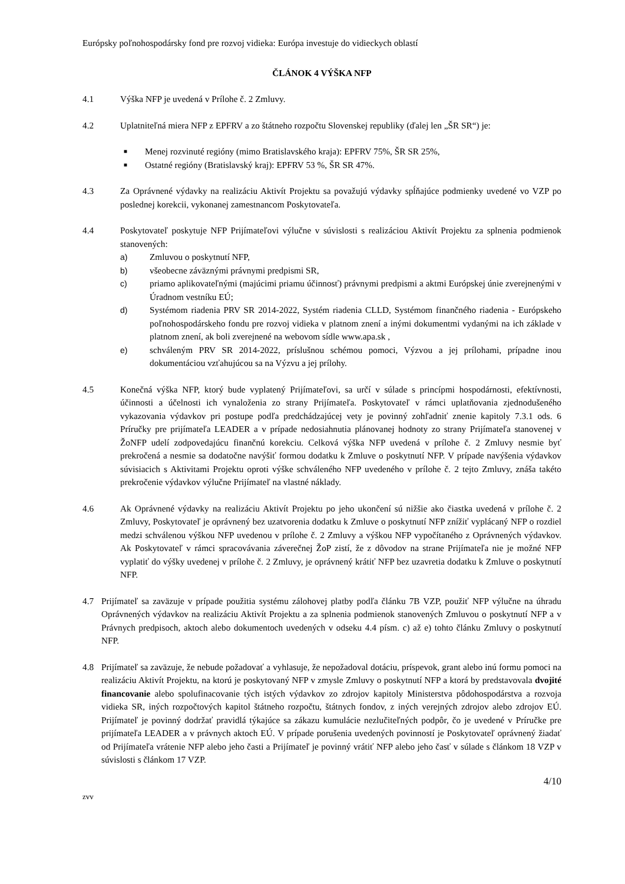Európsky poľnohospodársky fond pre rozvoj vidieka: Európa investuje do vidieckych oblastí
ČLÁNOK 4 VÝŠKA NFP
4.1 Výška NFP je uvedená v Prílohe č. 2 Zmluvy.
4.2 Uplatniteľná miera NFP z EPFRV a zo štátneho rozpočtu Slovenskej republiky (ďalej len „ŠR SR“) je:
■ Menej rozvinuté regióny (mimo Bratislavského kraja): EPFRV 75%, ŠR SR 25%,
■ Ostatné regióny (Bratislavský kraj): EPFRV 53 %, ŠR SR 47%.
4.3 Za Oprávnené výdavky na realizáciu Aktivít Projektu sa považujú výdavky spĺňajúce podmienky uvedené vo VZP po poslednej korekcii, vykonanej zamestnancom Poskytovateľa.
4.4 Poskytovateľ poskytuje NFP Prijímateľovi výlučne v súvislosti s realizáciou Aktivít Projektu za splnenia podmienok stanovených:
a) Zmluvou o poskytnutí NFP,
b) všeobecne záväznými právnymi predpismi SR,
c) priamo aplikovateľnými (majúcimi priamu účinnosť) právnymi predpismi a aktmi Európskej únie zverejnenými v Úradnom vestníku EÚ;
d) Systémom riadenia PRV SR 2014-2022, Systém riadenia CLLD, Systémom finančného riadenia - Európskeho poľnohospodárskeho fondu pre rozvoj vidieka v platnom znení a inými dokumentmi vydanými na ich základe v platnom znení, ak boli zverejnené na webovom sídle www.apa.sk ,
e) schváleným PRV SR 2014-2022, príslušnou schémou pomoci, Výzvou a jej prílohami, prípadne inou dokumentáciou vzťahujúcou sa na Výzvu a jej prílohy.
4.5 Konečná výška NFP, ktorý bude vyplatený Prijímateľovi, sa určí v súlade s princípmi hospodárnosti, efektívnosti, účinnosti a účelnosti ich vynaloženia zo strany Prijímateľa. Poskytovateľ v rámci uplatňovania zjednodušeného vykazovania výdavkov pri postupe podľa predchádzajúcej vety je povinný zohľadniť znenie kapitoly 7.3.1 ods. 6 Príručky pre prijímateľa LEADER a v prípade nedosiahnutia plánovanej hodnoty zo strany Prijímateľa stanovenej v ŽoNFP udelí zodpovedajúcu finančnú korekciu. Celková výška NFP uvedená v prílohe č. 2 Zmluvy nesmie byť prekročená a nesmie sa dodatočne navýšiť formou dodatku k Zmluve o poskytnutí NFP. V prípade navýšenia výdavkov súvisiacich s Aktivitami Projektu oproti výške schváleného NFP uvedeného v prílohe č. 2 tejto Zmluvy, znáša takéto prekročenie výdavkov výlučne Prijímateľ na vlastné náklady.
4.6 Ak Oprávnené výdavky na realizáciu Aktivít Projektu po jeho ukončení sú nižšie ako čiastka uvedená v prílohe č. 2 Zmluvy, Poskytovateľ je oprávnený bez uzatvorenia dodatku k Zmluve o poskytnutí NFP znížiť vyplácaný NFP o rozdiel medzi schválenou výškou NFP uvedenou v prílohe č. 2 Zmluvy a výškou NFP vypočítaného z Oprávnených výdavkov. Ak Poskytovateľ v rámci spracovávania záverečnej ŽoP zistí, že z dôvodov na strane Prijímateľa nie je možné NFP vyplatiť do výšky uvedenej v prílohe č. 2 Zmluvy, je oprávnený krátiť NFP bez uzavretia dodatku k Zmluve o poskytnutí NFP.
4.7 Prijímateľ sa zaväzuje v prípade použitia systému zálohovej platby podľa článku 7B VZP, použiť NFP výlučne na úhradu Oprávnených výdavkov na realizáciu Aktivít Projektu a za splnenia podmienok stanovených Zmluvou o poskytnutí NFP a v Právnych predpisoch, aktoch alebo dokumentoch uvedených v odseku 4.4 písm. c) až e) tohto článku Zmluvy o poskytnutí NFP.
4.8 Prijímateľ sa zaväzuje, že nebude požadovať a vyhlasuje, že nepožadoval dotáciu, príspevok, grant alebo inú formu pomoci na realizáciu Aktivít Projektu, na ktorú je poskytovaný NFP v zmysle Zmluvy o poskytnutí NFP a ktorá by predstavovala dvojité financovanie alebo spolufinacovanie tých istých výdavkov zo zdrojov kapitoly Ministerstva pôdohospodárstva a rozvoja vidieka SR, iných rozpočtových kapitol štátneho rozpočtu, štátnych fondov, z iných verejných zdrojov alebo zdrojov EÚ. Prijímateľ je povinný dodržať pravidlá týkajúce sa zákazu kumulácie nezlučiteľných podpôr, čo je uvedené v Príručke pre prijímateľa LEADER a v právnych aktoch EÚ. V prípade porušenia uvedených povinností je Poskytovateľ oprávnený žiadať od Prijímateľa vrátenie NFP alebo jeho časti a Prijímateľ je povinný vrátiť NFP alebo jeho časť v súlade s článkom 18 VZP v súvislosti s článkom 17 VZP.
4/10
zvv